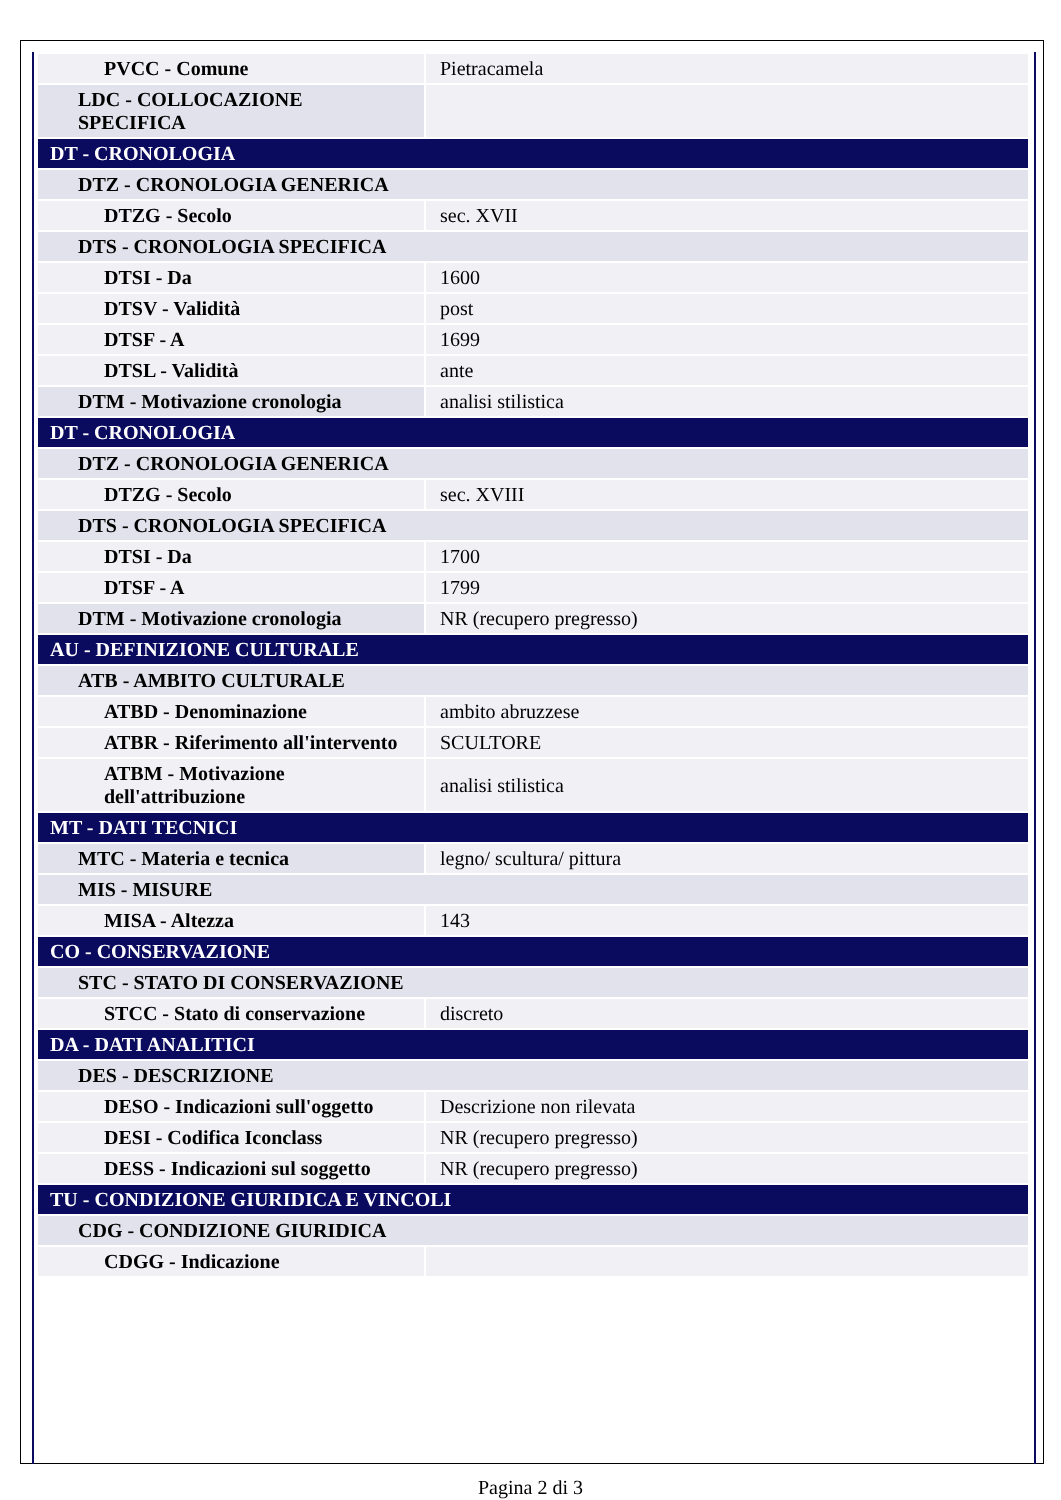| PVCC - Comune | Pietracamela |
| LDC - COLLOCAZIONE SPECIFICA | |
| DT - CRONOLOGIA | |
| DTZ - CRONOLOGIA GENERICA | |
| DTZG - Secolo | sec. XVII |
| DTS - CRONOLOGIA SPECIFICA | |
| DTSI - Da | 1600 |
| DTSV - Validità | post |
| DTSF - A | 1699 |
| DTSL - Validità | ante |
| DTM - Motivazione cronologia | analisi stilistica |
| DT - CRONOLOGIA | |
| DTZ - CRONOLOGIA GENERICA | |
| DTZG - Secolo | sec. XVIII |
| DTS - CRONOLOGIA SPECIFICA | |
| DTSI - Da | 1700 |
| DTSF - A | 1799 |
| DTM - Motivazione cronologia | NR (recupero pregresso) |
| AU - DEFINIZIONE CULTURALE | |
| ATB - AMBITO CULTURALE | |
| ATBD - Denominazione | ambito abruzzese |
| ATBR - Riferimento all'intervento | SCULTORE |
| ATBM - Motivazione dell'attribuzione | analisi stilistica |
| MT - DATI TECNICI | |
| MTC - Materia e tecnica | legno/ scultura/ pittura |
| MIS - MISURE | |
| MISA - Altezza | 143 |
| CO - CONSERVAZIONE | |
| STC - STATO DI CONSERVAZIONE | |
| STCC - Stato di conservazione | discreto |
| DA - DATI ANALITICI | |
| DES - DESCRIZIONE | |
| DESO - Indicazioni sull'oggetto | Descrizione non rilevata |
| DESI - Codifica Iconclass | NR (recupero pregresso) |
| DESS - Indicazioni sul soggetto | NR (recupero pregresso) |
| TU - CONDIZIONE GIURIDICA E VINCOLI | |
| CDG - CONDIZIONE GIURIDICA | |
| CDGG - Indicazione | |
Pagina 2 di 3